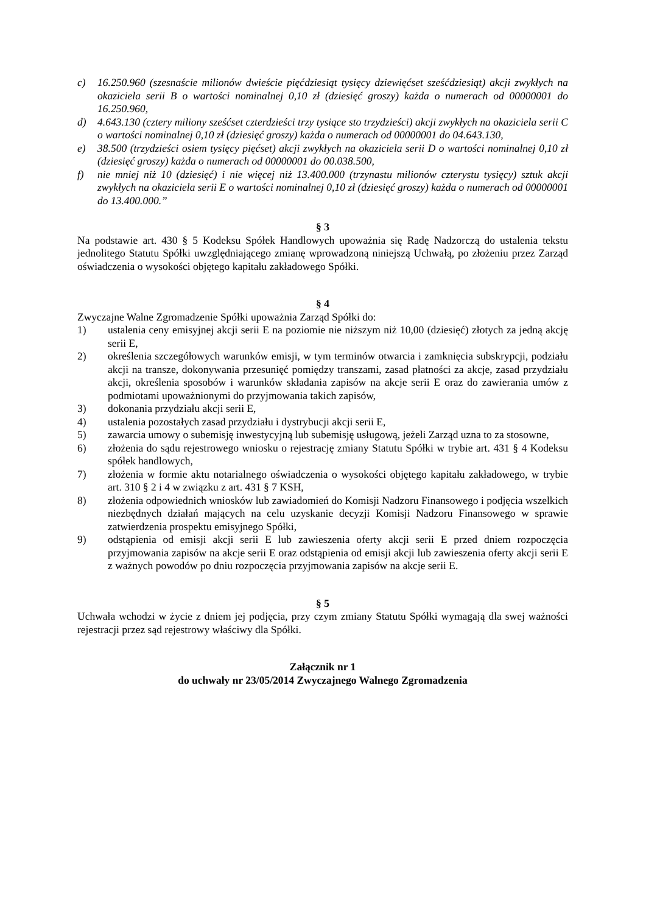c) 16.250.960 (szesnaście milionów dwieście pięćdziesiąt tysięcy dziewięćset sześćdziesiąt) akcji zwykłych na okaziciela serii B o wartości nominalnej 0,10 zł (dziesięć groszy) każda o numerach od 00000001 do 16.250.960,
d) 4.643.130 (cztery miliony sześćset czterdzieści trzy tysiące sto trzydzieści) akcji zwykłych na okaziciela serii C o wartości nominalnej 0,10 zł (dziesięć groszy) każda o numerach od 00000001 do 04.643.130,
e) 38.500 (trzydzieści osiem tysięcy pięćset) akcji zwykłych na okaziciela serii D o wartości nominalnej 0,10 zł (dziesięć groszy) każda o numerach od 00000001 do 00.038.500,
f) nie mniej niż 10 (dziesięć) i nie więcej niż 13.400.000 (trzynastu milionów czterystu tysięcy) sztuk akcji zwykłych na okaziciela serii E o wartości nominalnej 0,10 zł (dziesięć groszy) każda o numerach od 00000001 do 13.400.000.”
§ 3
Na podstawie art. 430 § 5 Kodeksu Spółek Handlowych upoważnia się Radę Nadzorczą do ustalenia tekstu jednolitego Statutu Spółki uwzględniającego zmianę wprowadzoną niniejszą Uchwałą, po złożeniu przez Zarząd oświadczenia o wysokości objętego kapitału zakładowego Spółki.
§ 4
Zwyczajne Walne Zgromadzenie Spółki upoważnia Zarząd Spółki do:
1) ustalenia ceny emisyjnej akcji serii E na poziomie nie niższym niż 10,00 (dziesięć) złotych za jedną akcję serii E,
2) określenia szczegółowych warunków emisji, w tym terminów otwarcia i zamknięcia subskrypcji, podziału akcji na transze, dokonywania przesunięć pomiędzy transzami, zasad płatności za akcje, zasad przydziału akcji, określenia sposobów i warunków składania zapisów na akcje serii E oraz do zawierania umów z podmiotami upoważnionymi do przyjmowania takich zapisów,
3) dokonania przydziału akcji serii E,
4) ustalenia pozostałych zasad przydziału i dystrybucji akcji serii E,
5) zawarcia umowy o subemisję inwestycyjną lub subemisję usługową, jeżeli Zarząd uzna to za stosowne,
6) złożenia do sądu rejestrowego wniosku o rejestrację zmiany Statutu Spółki w trybie art. 431 § 4 Kodeksu spółek handlowych,
7) złożenia w formie aktu notarialnego oświadczenia o wysokości objętego kapitału zakładowego, w trybie art. 310 § 2 i 4 w związku z art. 431 § 7 KSH,
8) złożenia odpowiednich wniosków lub zawiadomień do Komisji Nadzoru Finansowego i podjęcia wszelkich niezbędnych działań mających na celu uzyskanie decyzji Komisji Nadzoru Finansowego w sprawie zatwierdzenia prospektu emisyjnego Spółki,
9) odstąpienia od emisji akcji serii E lub zawieszenia oferty akcji serii E przed dniem rozpoczęcia przyjmowania zapisów na akcje serii E oraz odstąpienia od emisji akcji lub zawieszenia oferty akcji serii E z ważnych powodów po dniu rozpoczęcia przyjmowania zapisów na akcje serii E.
§ 5
Uchwała wchodzi w życie z dniem jej podjęcia, przy czym zmiany Statutu Spółki wymagają dla swej ważności rejestracji przez sąd rejestrowy właściwy dla Spółki.
Załącznik nr 1
do uchwały nr 23/05/2014 Zwyczajnego Walnego Zgromadzenia